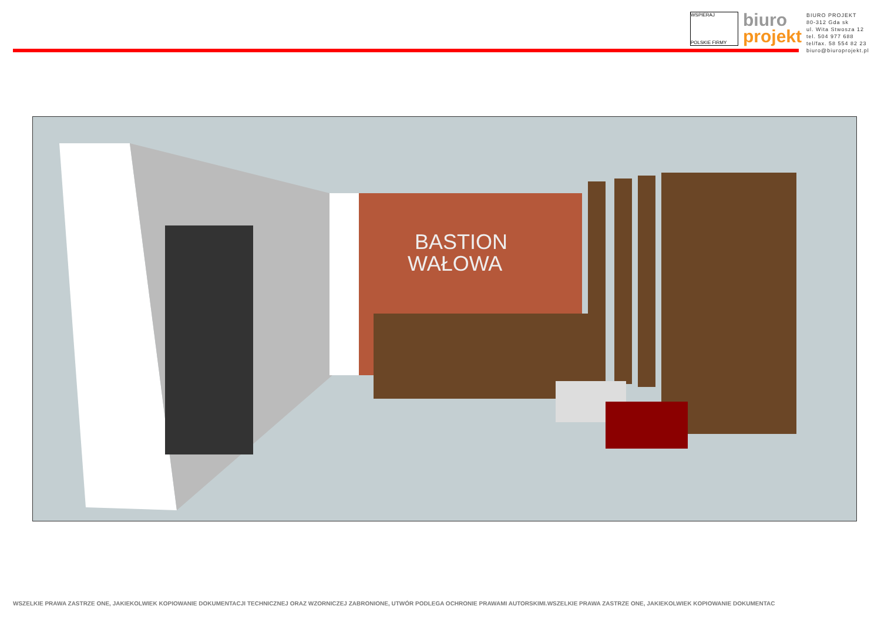WSPIERAJ
POLSKIE FIRMY
biuro
projekt
BIURO PROJEKT
80-312 Gda sk
ul. Wita Stwosza 12
tel. 504 977 688
tel/fax. 58 554 82 23
biuro@biuroprojekt.pl
BASTION
WAŁOWA
WSZELKIE PRAWA ZASTRZE ONE, JAKIEKOLWIEK KOPIOWANIE DOKUMENTACJI TECHNICZNEJ ORAZ WZORNICZEJ ZABRONIONE, UTWÓR PODLEGA OCHRONIE PRAWAMI AUTORSKIMI.WSZELKIE PRAWA ZASTRZE ONE, JAKIEKOLWIEK KOPIOWANIE DOKUMENTAC